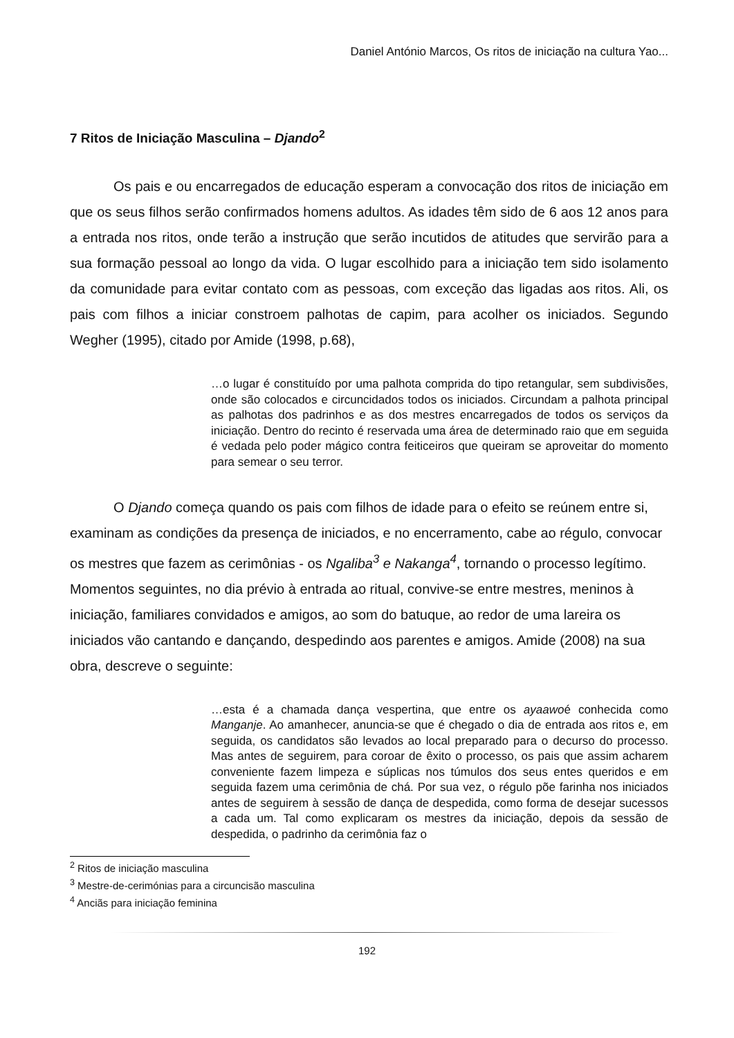Daniel António Marcos, Os ritos de iniciação na cultura Yao...
7 Ritos de Iniciação Masculina – Djando<sup>2</sup>
Os pais e ou encarregados de educação esperam a convocação dos ritos de iniciação em que os seus filhos serão confirmados homens adultos. As idades têm sido de 6 aos 12 anos para a entrada nos ritos, onde terão a instrução que serão incutidos de atitudes que servirão para a sua formação pessoal ao longo da vida. O lugar escolhido para a iniciação tem sido isolamento da comunidade para evitar contato com as pessoas, com exceção das ligadas aos ritos. Ali, os pais com filhos a iniciar constroem palhotas de capim, para acolher os iniciados. Segundo Wegher (1995), citado por Amide (1998, p.68),
…o lugar é constituído por uma palhota comprida do tipo retangular, sem subdivisões, onde são colocados e circuncidados todos os iniciados. Circundam a palhota principal as palhotas dos padrinhos e as dos mestres encarregados de todos os serviços da iniciação. Dentro do recinto é reservada uma área de determinado raio que em seguida é vedada pelo poder mágico contra feiticeiros que queiram se aproveitar do momento para semear o seu terror.
O Djando começa quando os pais com filhos de idade para o efeito se reúnem entre si, examinam as condições da presença de iniciados, e no encerramento, cabe ao régulo, convocar os mestres que fazem as cerimônias - os Ngaliba<sup>3</sup> e Nakanga<sup>4</sup>, tornando o processo legítimo. Momentos seguintes, no dia prévio à entrada ao ritual, convive-se entre mestres, meninos à iniciação, familiares convidados e amigos, ao som do batuque, ao redor de uma lareira os iniciados vão cantando e dançando, despedindo aos parentes e amigos. Amide (2008) na sua obra, descreve o seguinte:
…esta é a chamada dança vespertina, que entre os ayaawoé conhecida como Manganje. Ao amanhecer, anuncia-se que é chegado o dia de entrada aos ritos e, em seguida, os candidatos são levados ao local preparado para o decurso do processo. Mas antes de seguirem, para coroar de êxito o processo, os pais que assim acharem conveniente fazem limpeza e súplicas nos túmulos dos seus entes queridos e em seguida fazem uma cerimônia de chá. Por sua vez, o régulo põe farinha nos iniciados antes de seguirem à sessão de dança de despedida, como forma de desejar sucessos a cada um. Tal como explicaram os mestres da iniciação, depois da sessão de despedida, o padrinho da cerimônia faz o
<sup>2</sup> Ritos de iniciação masculina
<sup>3</sup> Mestre-de-cerimónias para a circuncisão masculina
<sup>4</sup> Anciãs para iniciação feminina
192